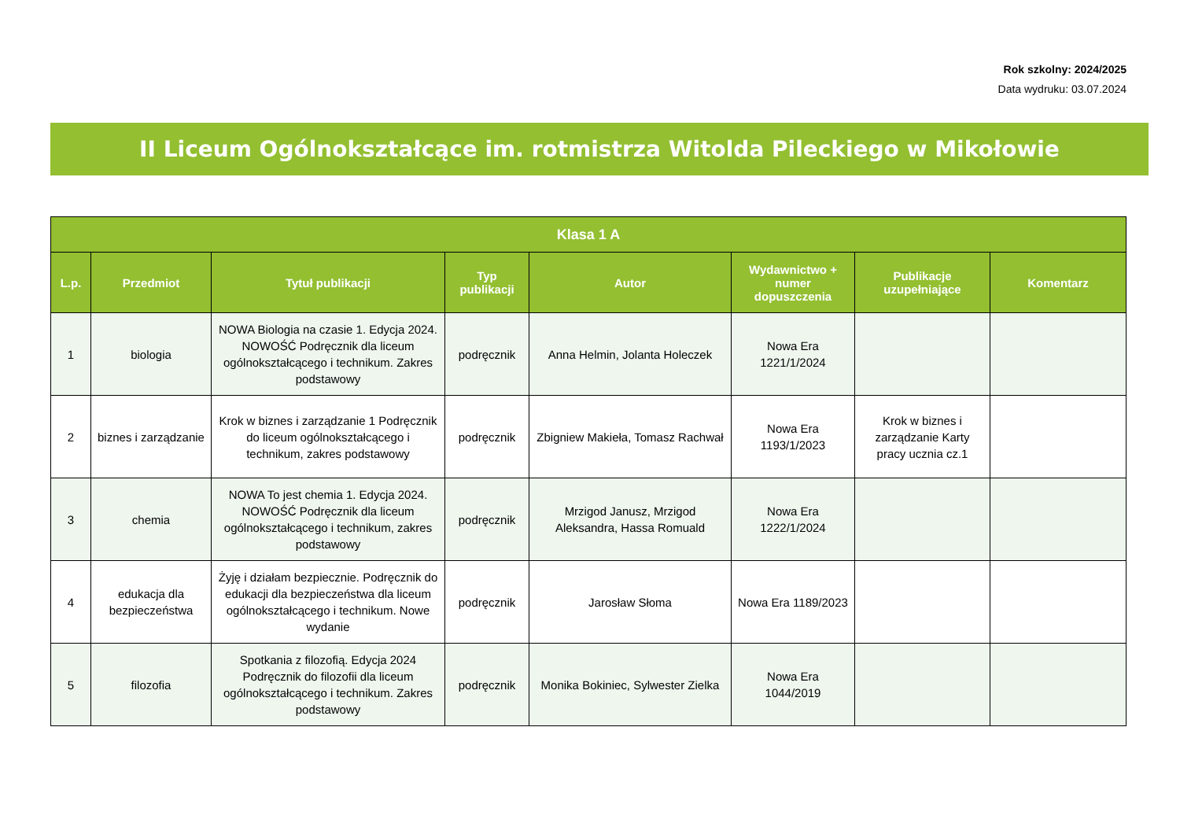Rok szkolny: 2024/2025
Data wydruku: 03.07.2024
II Liceum Ogólnokształcące im. rotmistrza Witolda Pileckiego w Mikołowie
| Klasa 1 A | | | | | | | |
| --- | --- | --- | --- | --- | --- | --- | --- |
| L.p. | Przedmiot | Tytuł publikacji | Typ publikacji | Autor | Wydawnictwo + numer dopuszczenia | Publikacje uzupełniające | Komentarz |
| 1 | biologia | NOWA Biologia na czasie 1. Edycja 2024. NOWOŚĆ Podręcznik dla liceum ogólnokształcącego i technikum. Zakres podstawowy | podręcznik | Anna Helmin, Jolanta Holeczek | Nowa Era 1221/1/2024 | | |
| 2 | biznes i zarządzanie | Krok w biznes i zarządzanie 1 Podręcznik do liceum ogólnokształcącego i technikum, zakres podstawowy | podręcznik | Zbigniew Makieła, Tomasz Rachwał | Nowa Era 1193/1/2023 | Krok w biznes i zarządzanie Karty pracy ucznia cz.1 | |
| 3 | chemia | NOWA To jest chemia 1. Edycja 2024. NOWOŚĆ Podręcznik dla liceum ogólnokształcącego i technikum, zakres podstawowy | podręcznik | Mrzigod Janusz, Mrzigod Aleksandra, Hassa Romuald | Nowa Era 1222/1/2024 | | |
| 4 | edukacja dla bezpieczeństwa | Żyję i działam bezpiecznie. Podręcznik do edukacji dla bezpieczeństwa dla liceum ogólnokształcącego i technikum. Nowe wydanie | podręcznik | Jarosław Słoma | Nowa Era 1189/2023 | | |
| 5 | filozofia | Spotkania z filozofią. Edycja 2024 Podręcznik do filozofii dla liceum ogólnokształcącego i technikum. Zakres podstawowy | podręcznik | Monika Bokiniec, Sylwester Zielka | Nowa Era 1044/2019 | | |